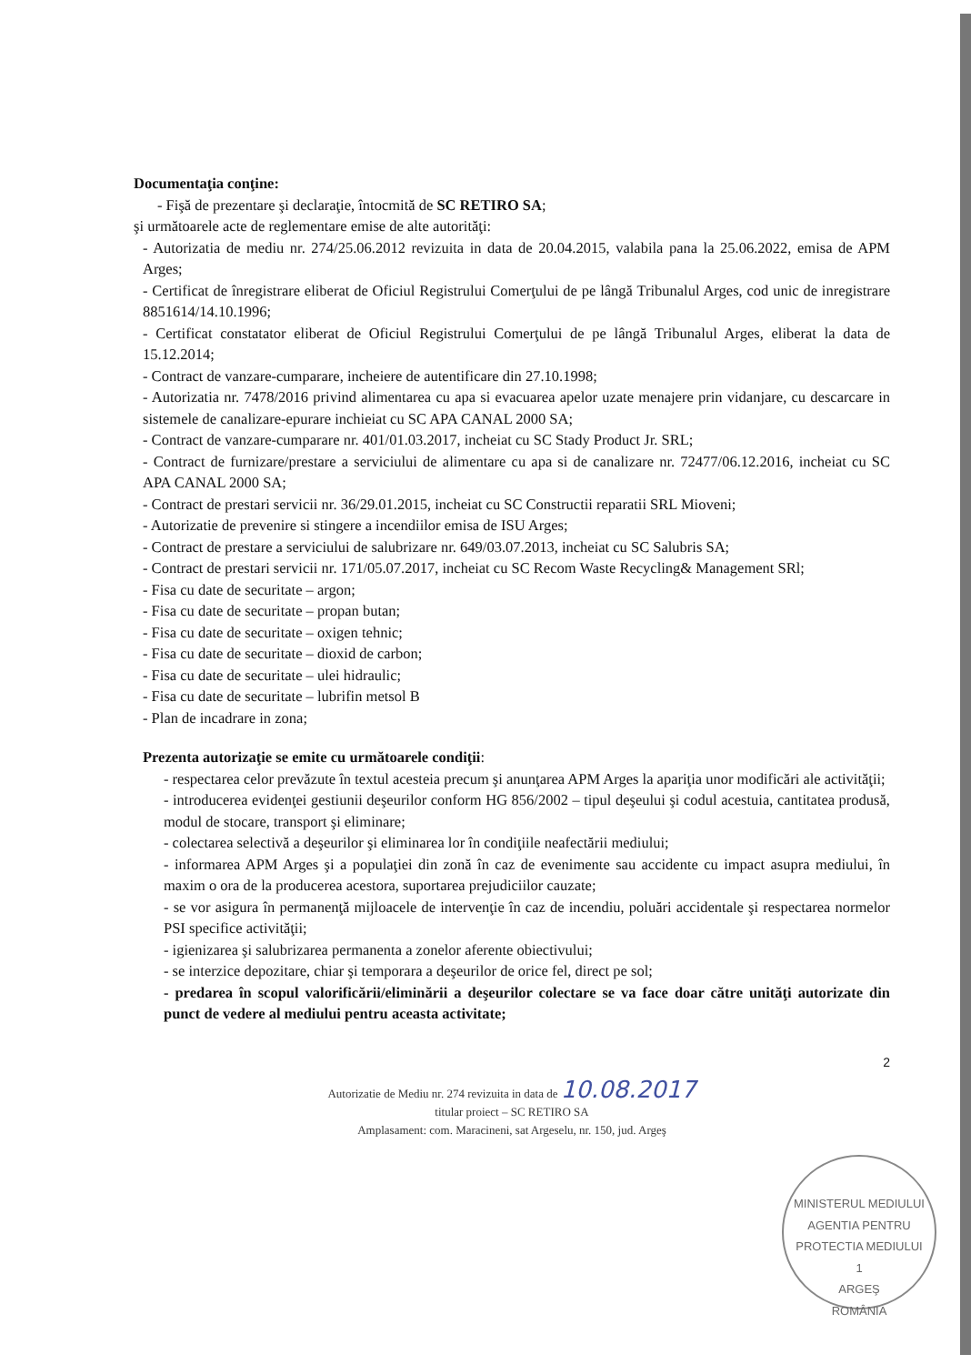Documentaţia conţine:
- Fişă de prezentare şi declaraţie, întocmită de SC RETIRO SA;
şi următoarele acte de reglementare emise de alte autorităţi:
- Autorizatia de mediu nr. 274/25.06.2012 revizuita in data de 20.04.2015, valabila pana la 25.06.2022, emisa de APM Arges;
- Certificat de înregistrare eliberat de Oficiul Registrului Comerţului de pe lângă Tribunalul Arges, cod unic de inregistrare 8851614/14.10.1996;
- Certificat constatator eliberat de Oficiul Registrului Comerţului de pe lângă Tribunalul Arges, eliberat la data de 15.12.2014;
- Contract de vanzare-cumparare, incheiere de autentificare din 27.10.1998;
- Autorizatia nr. 7478/2016 privind alimentarea cu apa si evacuarea apelor uzate menajere prin vidanjare, cu descarcare in sistemele de canalizare-epurare inchieiat cu SC APA CANAL 2000 SA;
- Contract de vanzare-cumparare nr. 401/01.03.2017, incheiat cu SC Stady Product Jr. SRL;
- Contract de furnizare/prestare a serviciului de alimentare cu apa si de canalizare nr. 72477/06.12.2016, incheiat cu SC APA CANAL 2000 SA;
- Contract de prestari servicii nr. 36/29.01.2015, incheiat cu SC Constructii reparatii SRL Mioveni;
- Autorizatie de prevenire si stingere a incendiilor emisa de ISU Arges;
- Contract de prestare a serviciului de salubrizare nr. 649/03.07.2013, incheiat cu SC Salubris SA;
- Contract de prestari servicii nr. 171/05.07.2017, incheiat cu SC Recom Waste Recycling& Management SRl;
- Fisa cu date de securitate – argon;
- Fisa cu date de securitate – propan butan;
- Fisa cu date de securitate – oxigen tehnic;
- Fisa cu date de securitate – dioxid de carbon;
- Fisa cu date de securitate – ulei hidraulic;
- Fisa cu date de securitate – lubrifin metsol B
- Plan de incadrare in zona;
Prezenta autorizaţie se emite cu următoarele condiţii:
- respectarea celor prevăzute în textul acesteia precum şi anunţarea APM Arges la apariţia unor modificări ale activităţii;
- introducerea evidenţei gestiunii deşeurilor conform HG 856/2002 – tipul deşeului şi codul acestuia, cantitatea produsă, modul de stocare, transport şi eliminare;
- colectarea selectivă a deşeurilor şi eliminarea lor în condiţiile neafectării mediului;
- informarea APM Arges şi a populaţiei din zonă în caz de evenimente sau accidente cu impact asupra mediului, în maxim o ora de la producerea acestora, suportarea prejudiciilor cauzate;
- se vor asigura în permanenţă mijloacele de intervenţie în caz de incendiu, poluări accidentale şi respectarea normelor PSI specifice activităţii;
- igienizarea şi salubrizarea permanenta a zonelor aferente obiectivului;
- se interzice depozitare, chiar şi temporara a deşeurilor de orice fel, direct pe sol;
- predarea în scopul valorificării/eliminării a deşeurilor colectare se va face doar către unităţi autorizate din punct de vedere al mediului pentru aceasta activitate;
2
Autorizatie de Mediu nr. 274 revizuita in data de 10.08.2017
titular proiect – SC RETIRO SA
Amplasament: com. Maracineni, sat Argeselu, nr. 150, jud. Argeş
MINISTERUL MEDIULUI
AGENTIA PENTRU PROTECTIA MEDIULUI
1
ARGEŞ
ROMÂNIA